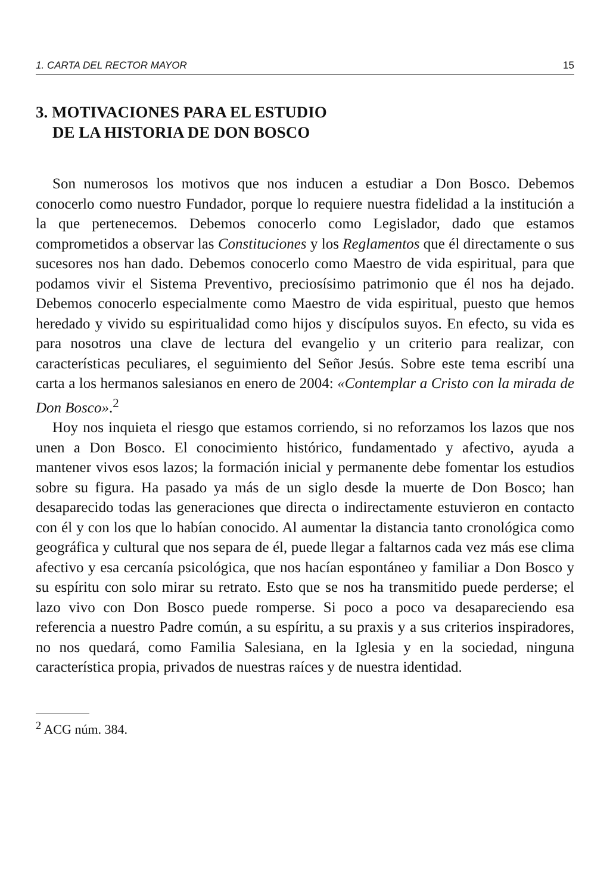1. CARTA DEL RECTOR MAYOR 15
3. MOTIVACIONES PARA EL ESTUDIO
DE LA HISTORIA DE DON BOSCO
Son numerosos los motivos que nos inducen a estudiar a Don Bosco. Debemos conocerlo como nuestro Fundador, porque lo requiere nuestra fidelidad a la institución a la que pertenecemos. Debemos conocerlo como Legislador, dado que estamos comprometidos a observar las Constituciones y los Reglamentos que él directamente o sus sucesores nos han dado. Debemos conocerlo como Maestro de vida espiritual, para que podamos vivir el Sistema Preventivo, preciosísimo patrimonio que él nos ha dejado. Debemos conocerlo especialmente como Maestro de vida espiritual, puesto que hemos heredado y vivido su espiritualidad como hijos y discípulos suyos. En efecto, su vida es para nosotros una clave de lectura del evangelio y un criterio para realizar, con características peculiares, el seguimiento del Señor Jesús. Sobre este tema escribí una carta a los hermanos salesianos en enero de 2004: «Contemplar a Cristo con la mirada de Don Bosco».<sup>2</sup>
Hoy nos inquieta el riesgo que estamos corriendo, si no reforzamos los lazos que nos unen a Don Bosco. El conocimiento histórico, fundamentado y afectivo, ayuda a mantener vivos esos lazos; la formación inicial y permanente debe fomentar los estudios sobre su figura. Ha pasado ya más de un siglo desde la muerte de Don Bosco; han desaparecido todas las generaciones que directa o indirectamente estuvieron en contacto con él y con los que lo habían conocido. Al aumentar la distancia tanto cronológica como geográfica y cultural que nos separa de él, puede llegar a faltarnos cada vez más ese clima afectivo y esa cercanía psicológica, que nos hacían espontáneo y familiar a Don Bosco y su espíritu con solo mirar su retrato. Esto que se nos ha transmitido puede perderse; el lazo vivo con Don Bosco puede romperse. Si poco a poco va desapareciendo esa referencia a nuestro Padre común, a su espíritu, a su praxis y a sus criterios inspiradores, no nos quedará, como Familia Salesiana, en la Iglesia y en la sociedad, ninguna característica propia, privados de nuestras raíces y de nuestra identidad.
<sup>2</sup> ACG núm. 384.